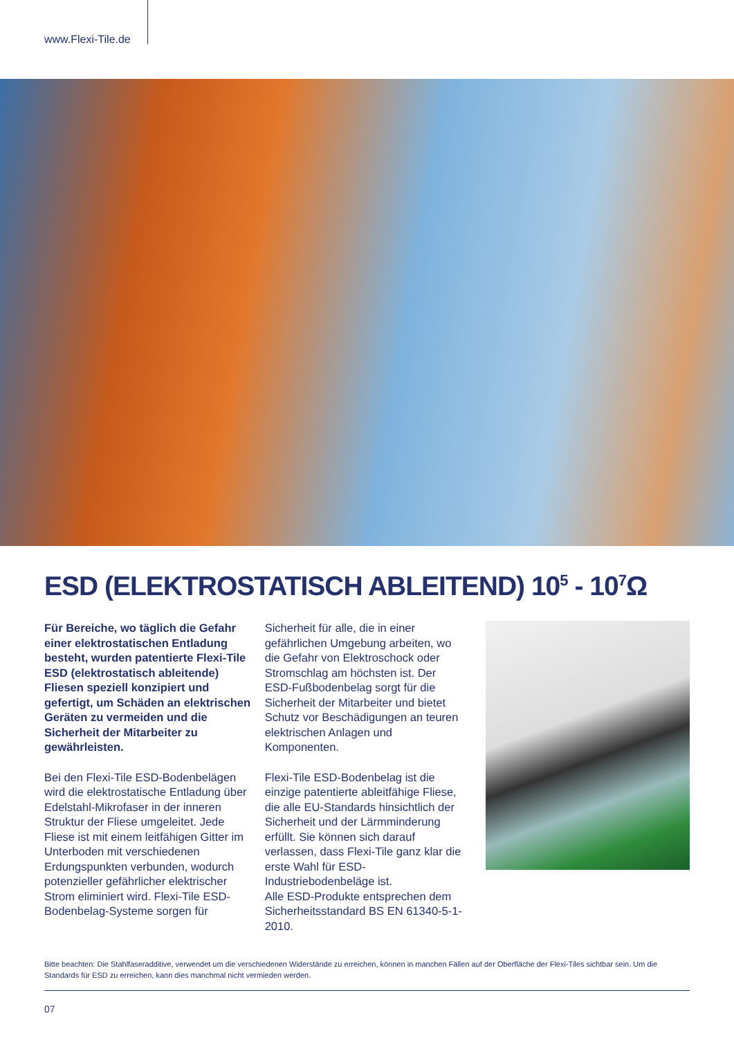www.Flexi-Tile.de
ESD (ELEKTROSTATISCH ABLEITEND) 10<sup>5</sup> - 10<sup>7</sup>Ω
Für Bereiche, wo täglich die Gefahr einer elektrostatischen Entladung besteht, wurden patentierte Flexi-Tile ESD (elektrostatisch ableitende) Fliesen speziell konzipiert und gefertigt, um Schäden an elektrischen Geräten zu vermeiden und die Sicherheit der Mitarbeiter zu gewährleisten.
Bei den Flexi-Tile ESD-Bodenbelägen wird die elektrostatische Entladung über Edelstahl-Mikrofaser in der inneren Struktur der Fliese umgeleitet. Jede Fliese ist mit einem leitfähigen Gitter im Unterboden mit verschiedenen Erdungspunkten verbunden, wodurch potenzieller gefährlicher elektrischer Strom eliminiert wird. Flexi-Tile ESD-Bodenbelag-Systeme sorgen für
Sicherheit für alle, die in einer gefährlichen Umgebung arbeiten, wo die Gefahr von Elektroschock oder Stromschlag am höchsten ist. Der ESD-Fußbodenbelag sorgt für die Sicherheit der Mitarbeiter und bietet Schutz vor Beschädigungen an teuren elektrischen Anlagen und Komponenten.
Flexi-Tile ESD-Bodenbelag ist die einzige patentierte ableitfähige Fliese, die alle EU-Standards hinsichtlich der Sicherheit und der Lärmminderung erfüllt. Sie können sich darauf verlassen, dass Flexi-Tile ganz klar die erste Wahl für ESD-Industriebodenbeläge ist.
Alle ESD-Produkte entsprechen dem Sicherheitsstandard BS EN 61340-5-1-2010.
Bitte beachten: Die Stahlfaseradditive, verwendet um die verschiedenen Widerstände zu erreichen, können in manchen Fällen auf der Oberfläche der Flexi-Tiles sichtbar sein. Um die Standards für ESD zu erreichen, kann dies manchmal nicht vermieden werden.
07